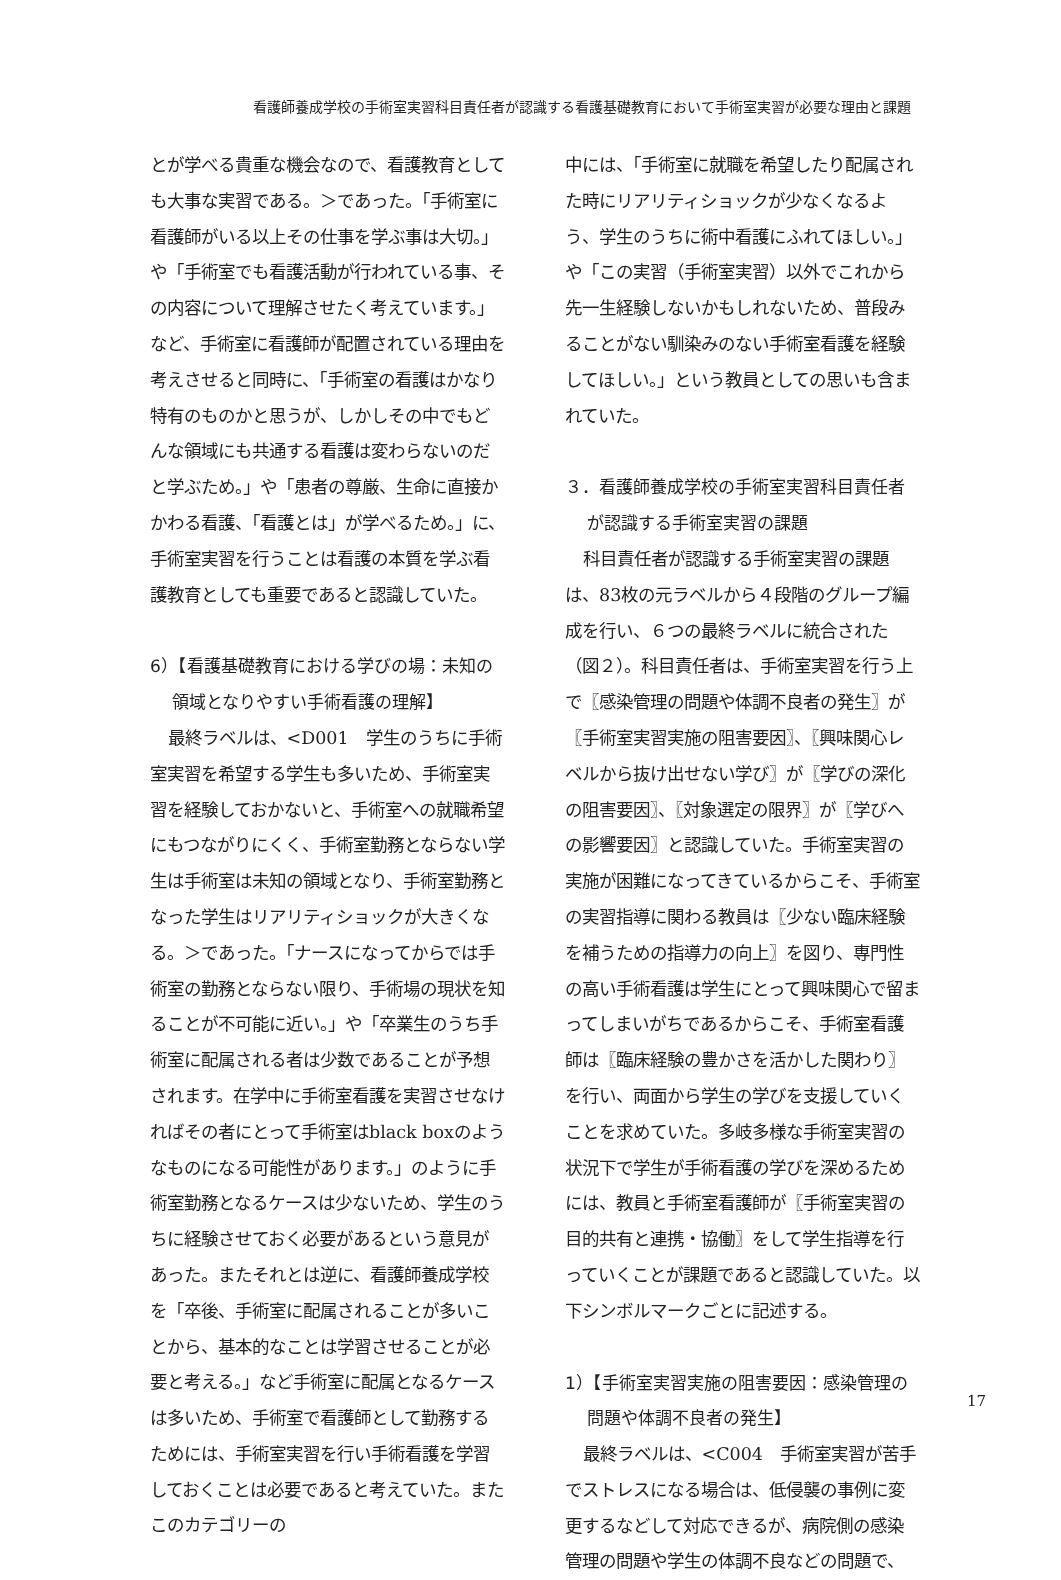看護師養成学校の手術室実習科目責任者が認識する看護基礎教育において手術室実習が必要な理由と課題
とが学べる貴重な機会なので、看護教育としても大事な実習である。＞であった。「手術室に看護師がいる以上その仕事を学ぶ事は大切。」や「手術室でも看護活動が行われている事、その内容について理解させたく考えています。」など、手術室に看護師が配置されている理由を考えさせると同時に、「手術室の看護はかなり特有のものかと思うが、しかしその中でもどんな領域にも共通する看護は変わらないのだと学ぶため。」や「患者の尊厳、生命に直接かかわる看護、「看護とは」が学べるため。」に、手術室実習を行うことは看護の本質を学ぶ看護教育としても重要であると認識していた。
6）【看護基礎教育における学びの場：未知の領域となりやすい手術看護の理解】
最終ラベルは、<D001　学生のうちに手術室実習を希望する学生も多いため、手術室実習を経験しておかないと、手術室への就職希望にもつながりにくく、手術室勤務とならない学生は手術室は未知の領域となり、手術室勤務となった学生はリアリティショックが大きくなる。＞であった。「ナースになってからでは手術室の勤務とならない限り、手術場の現状を知ることが不可能に近い。」や「卒業生のうち手術室に配属される者は少数であることが予想されます。在学中に手術室看護を実習させなければその者にとって手術室はblack boxのようなものになる可能性があります。」のように手術室勤務となるケースは少ないため、学生のうちに経験させておく必要があるという意見があった。またそれとは逆に、看護師養成学校を「卒後、手術室に配属されることが多いことから、基本的なことは学習させることが必要と考える。」など手術室に配属となるケースは多いため、手術室で看護師として勤務するためには、手術室実習を行い手術看護を学習しておくことは必要であると考えていた。またこのカテゴリーの
中には、「手術室に就職を希望したり配属された時にリアリティショックが少なくなるよう、学生のうちに術中看護にふれてほしい。」や「この実習（手術室実習）以外でこれから先一生経験しないかもしれないため、普段みることがない馴染みのない手術室看護を経験してほしい。」という教員としての思いも含まれていた。
３．看護師養成学校の手術室実習科目責任者が認識する手術室実習の課題
科目責任者が認識する手術室実習の課題は、83枚の元ラベルから４段階のグループ編成を行い、６つの最終ラベルに統合された（図２）。科目責任者は、手術室実習を行う上で〖感染管理の問題や体調不良者の発生〗が〖手術室実習実施の阻害要因〗、〖興味関心レベルから抜け出せない学び〗が〖学びの深化の阻害要因〗、〖対象選定の限界〗が〖学びへの影響要因〗と認識していた。手術室実習の実施が困難になってきているからこそ、手術室の実習指導に関わる教員は〖少ない臨床経験を補うための指導力の向上〗を図り、専門性の高い手術看護は学生にとって興味関心で留まってしまいがちであるからこそ、手術室看護師は〖臨床経験の豊かさを活かした関わり〗を行い、両面から学生の学びを支援していくことを求めていた。多岐多様な手術室実習の状況下で学生が手術看護の学びを深めるためには、教員と手術室看護師が〖手術室実習の目的共有と連携・協働〗をして学生指導を行っていくことが課題であると認識していた。以下シンボルマークごとに記述する。
1）【手術室実習実施の阻害要因：感染管理の問題や体調不良者の発生】
最終ラベルは、<C004　手術室実習が苦手でストレスになる場合は、低侵襲の事例に変更するなどして対応できるが、病院側の感染管理の問題や学生の体調不良などの問題で、
17